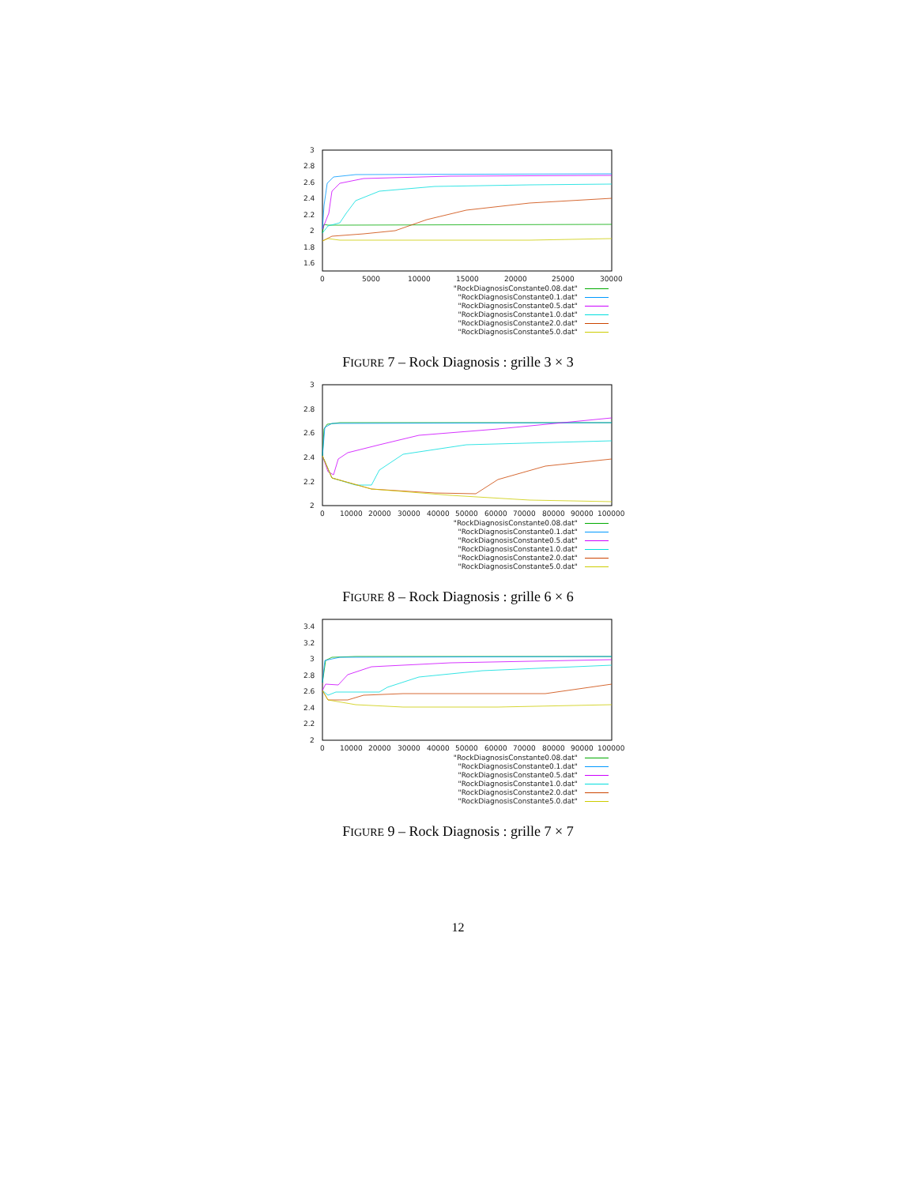3
2.8
2.6
2.4
2.2
2
1.8
1.6
0
5000
10000
15000
20000
25000
30000
"RockDiagnosisConstante0.08.dat"
"RockDiagnosisConstante0.1.dat"
"RockDiagnosisConstante0.5.dat"
"RockDiagnosisConstante1.0.dat"
"RockDiagnosisConstante2.0.dat"
"RockDiagnosisConstante5.0.dat"
FIGURE 7 – Rock Diagnosis : grille 3 × 3
3
2.8
2.6
2.4
2.2
2
0
10000
20000
30000
40000
50000
60000
70000
80000
90000
100000
"RockDiagnosisConstante0.08.dat"
"RockDiagnosisConstante0.1.dat"
"RockDiagnosisConstante0.5.dat"
"RockDiagnosisConstante1.0.dat"
"RockDiagnosisConstante2.0.dat"
"RockDiagnosisConstante5.0.dat"
FIGURE 8 – Rock Diagnosis : grille 6 × 6
3.4
3.2
3
2.8
2.6
2.4
2.2
2
0
10000
20000
30000
40000
50000
60000
70000
80000
90000
100000
"RockDiagnosisConstante0.08.dat"
"RockDiagnosisConstante0.1.dat"
"RockDiagnosisConstante0.5.dat"
"RockDiagnosisConstante1.0.dat"
"RockDiagnosisConstante2.0.dat"
"RockDiagnosisConstante5.0.dat"
FIGURE 9 – Rock Diagnosis : grille 7 × 7
12